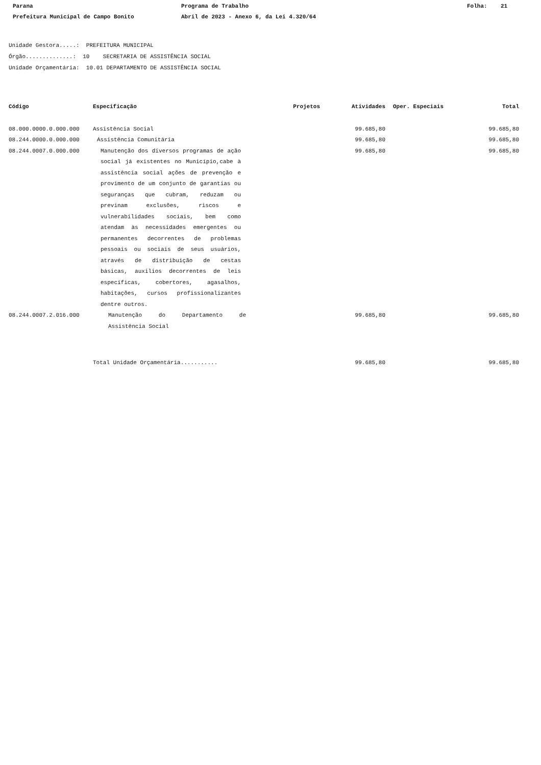Parana
Programa de Trabalho
Folha: 21
Prefeitura Municipal de Campo Bonito
Abril de 2023 - Anexo 6, da Lei 4.320/64
Unidade Gestora.....: PREFEITURA MUNICIPAL
Órgão..............: 10 SECRETARIA DE ASSISTÊNCIA SOCIAL
Unidade Orçamentária: 10.01 DEPARTAMENTO DE ASSISTÊNCIA SOCIAL
| Código | Especificação | Projetos | Atividades | Oper. Especiais | Total |
| --- | --- | --- | --- | --- | --- |
| 08.000.0000.0.000.000 | Assistência Social | | 99.685,80 | | 99.685,80 |
| 08.244.0000.0.000.000 | Assistência Comunitária | | 99.685,80 | | 99.685,80 |
| 08.244.0007.0.000.000 | Manutenção dos diversos programas de ação social já existentes no Município,cabe à assistência social ações de prevenção e provimento de um conjunto de garantias ou seguranças que cubram, reduzam ou previnam exclusões, riscos e vulnerabilidades sociais, bem como atendam às necessidades emergentes ou permanentes decorrentes de problemas pessoais ou sociais de seus usuários, através de distribuição de cestas básicas, auxilios decorrentes de leis específicas, cobertores, agasalhos, habitações, cursos profissionalizantes dentre outros. | | 99.685,80 | | 99.685,80 |
| 08.244.0007.2.016.000 | Manutenção do Departamento de Assistência Social | | 99.685,80 | | 99.685,80 |
| | Total Unidade Orçamentária........... | | 99.685,80 | | 99.685,80 |